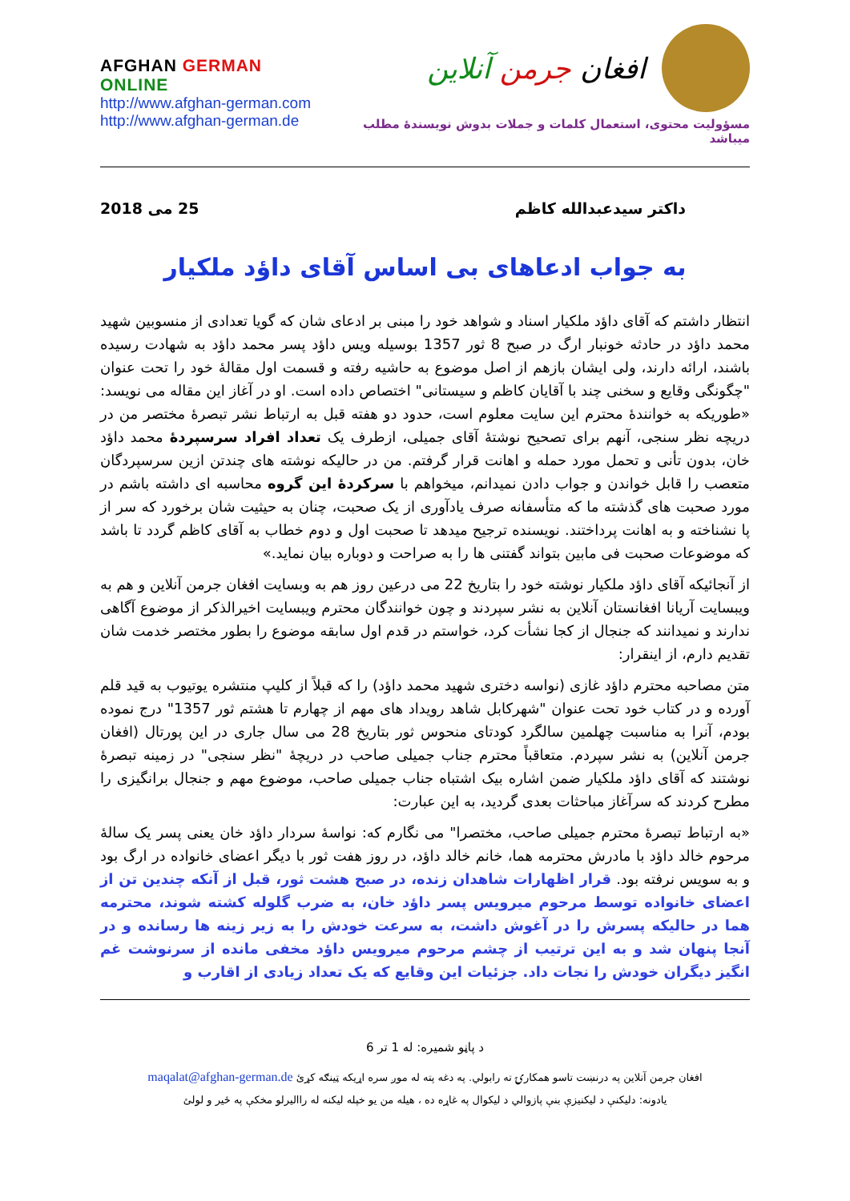AFGHAN GERMAN ONLINE
http://www.afghan-german.com
http://www.afghan-german.de
افغان جرمن آنلاین
مسؤولیت محتوی، استعمال کلمات و جملات بدوش نویسندۀ مطلب میباشد
داکتر سیدعبدالله کاظم 25 می 2018
به جواب ادعاهای بی اساس آقای داؤد ملکیار
انتظار داشتم که آقای داؤد ملکیار اسناد و شواهد خود را مبنی بر ادعای شان که گویا تعدادی از منسوبین شهید محمد داؤد در حادثه خونبار ارگ در صبح 8 ثور 1357 بوسیله ویس داؤد پسر محمد داؤد به شهادت رسیده باشند، ارائه دارند، ولی ایشان بازهم از اصل موضوع به حاشیه رفته و قسمت اول مقالۀ خود را تحت عنوان "چگونگی وقایع و سخنی چند با آقایان کاظم و سیستانی" اختصاص داده است. او در آغاز این مقاله می نویسد: «طوریکه به خوانندۀ محترم این سایت معلوم است، حدود دو هفته قبل به ارتباط نشر تبصرۀ مختصر من در دریچه نظر سنجی، آنهم برای تصحیح نوشتۀ آقای جمیلی، ازطرف یک تعداد افراد سرسپردۀ محمد داؤد خان، بدون تأنی و تحمل مورد حمله و اهانت قرار گرفتم. من در حالیکه نوشته های چندتن ازین سرسپردگان متعصب را قابل خواندن و جواب دادن نمیدانم، میخواهم با سرکردۀ این گروه محاسبه ای داشته باشم در مورد صحبت های گذشته ما که متأسفانه صرف یادآوری از یک صحبت، چنان به حیثیت شان برخورد که سر از پا نشناخته و به اهانت پرداختند. نویسنده ترجیح میدهد تا صحبت اول و دوم خطاب به آقای کاظم گردد تا باشد که موضوعات صحبت فی مابین بتواند گفتنی ها را به صراحت و دوباره بیان نماید.»
از آنجائیکه آقای داؤد ملکیار نوشته خود را بتاریخ 22 می درعین روز هم به وبسایت افغان جرمن آنلاین و هم به ویبسایت آریانا افغانستان آنلاین به نشر سپردند و چون خوانندگان محترم ویبسایت اخیرالذکر از موضوع آگاهی ندارند و نمیدانند که جنجال از کجا نشأت کرد، خواستم در قدم اول سابقه موضوع را بطور مختصر خدمت شان تقدیم دارم، از اینقرار:
متن مصاحبه محترم داؤد غازی (نواسه دختری شهید محمد داؤد) را که قبلاً از کلیپ منتشره یوتیوب به قید قلم آورده و در کتاب خود تحت عنوان "شهرکابل شاهد رویداد های مهم از چهارم تا هشتم ثور 1357" درج نموده بودم، آنرا به مناسبت چهلمین سالگرد کودتای منحوس ثور بتاریخ 28 می سال جاری در این پورتال (افغان جرمن آنلاین) به نشر سپردم. متعاقباً محترم جناب جمیلی صاحب در دریچۀ "نظر سنجی" در زمینه تبصرۀ نوشتند که آقای داؤد ملکیار ضمن اشاره بیک اشتباه جناب جمیلی صاحب، موضوع مهم و جنجال برانگیزی را مطرح کردند که سرآغاز مباحثات بعدی گردید، به این عبارت:
«به ارتباط تبصرۀ محترم جمیلی صاحب، مختصرا" می نگارم که: نواسۀ سردار داؤد خان یعنی پسر یک سالۀ مرحوم خالد داؤد با مادرش محترمه هما، خانم خالد داؤد، در روز هفت ثور با دیگر اعضای خانواده در ارگ بود و به سویس نرفته بود. قرار اظهارات شاهدان زنده، در صبح هشت ثور، قبل از آنکه چندین تن از اعضای خانواده توسط مرحوم میرویس پسر داؤد خان، به ضرب گلوله کشته شوند، محترمه هما در حالیکه پسرش را در آغوش داشت، به سرعت خودش را به زیر زینه ها رسانده و در آنجا پنهان شد و به این ترتیب از چشم مرحوم میرویس داؤد مخفی مانده از سرنوشت غم انگیز دیگران خودش را نجات داد. جزئیات این وقایع که یک تعداد زیادی از اقارب و
د پاڼو شمیره: له 1 تر 6
افغان جرمن آنلاین په درنښت تاسو همکارۍ ته رابولي. په دغه پته له موږ سره اړیکه ټینګه کړئ maqalat@afghan-german.de
یادونه: دلیکنې د لیکنیزې بنې پازوالي د لیکوال په غاړه ده ، هیله من یو خپله لیکنه له راالیرلو مخکې په ځیر و لولئ